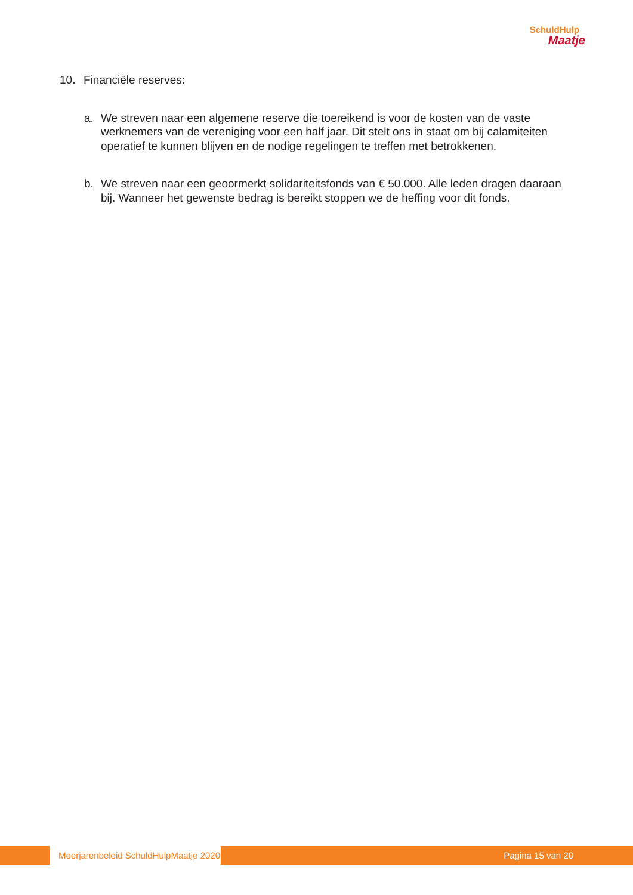SchuldHulp
Maatje
10. Financiële reserves:
a. We streven naar een algemene reserve die toereikend is voor de kosten van de vaste werknemers van de vereniging voor een half jaar. Dit stelt ons in staat om bij calamiteiten operatief te kunnen blijven en de nodige regelingen te treffen met betrokkenen.
b. We streven naar een geoormerkt solidariteitsfonds van € 50.000. Alle leden dragen daaraan bij. Wanneer het gewenste bedrag is bereikt stoppen we de heffing voor dit fonds.
Meerjarenbeleid SchuldHulpMaatje 2020
Pagina 15 van 20